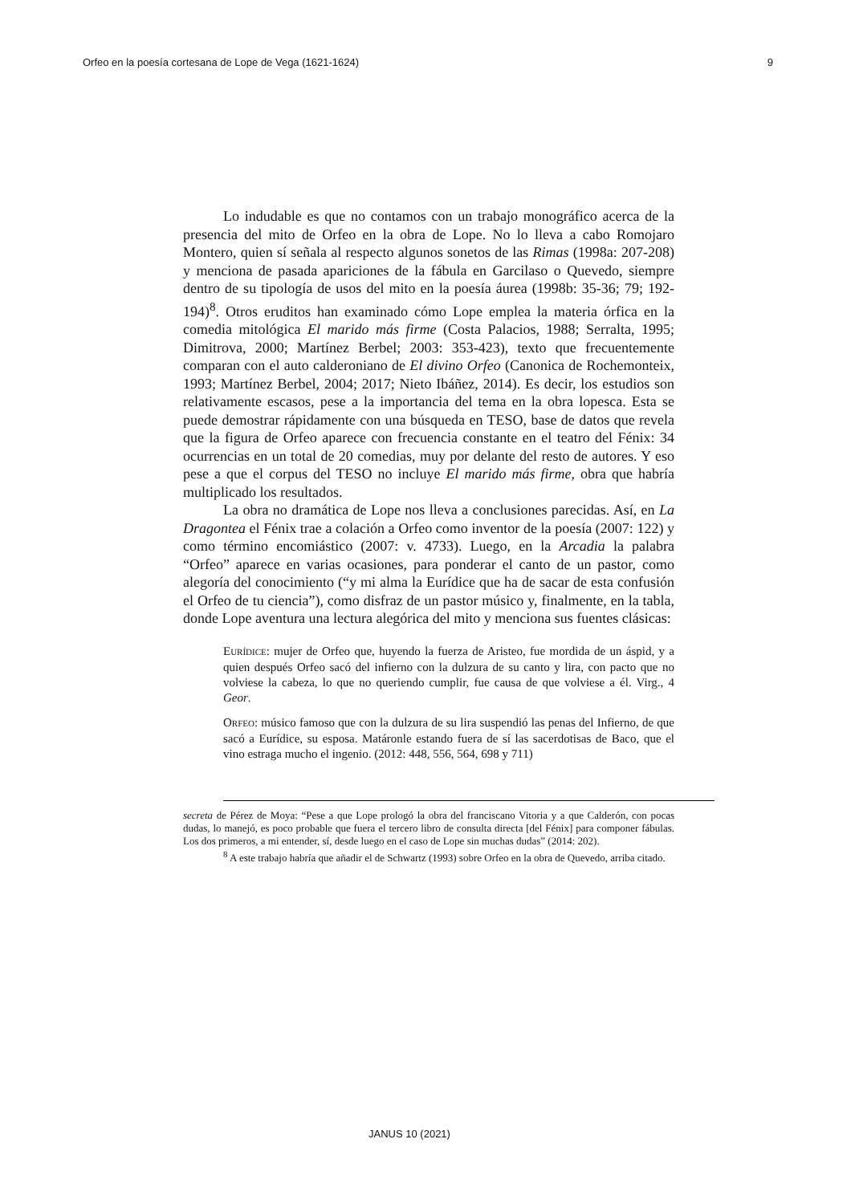Orfeo en la poesía cortesana de Lope de Vega (1621-1624) 9
Lo indudable es que no contamos con un trabajo monográfico acerca de la presencia del mito de Orfeo en la obra de Lope. No lo lleva a cabo Romojaro Montero, quien sí señala al respecto algunos sonetos de las Rimas (1998a: 207-208) y menciona de pasada apariciones de la fábula en Garcilaso o Quevedo, siempre dentro de su tipología de usos del mito en la poesía áurea (1998b: 35-36; 79; 192-194)<sup>8</sup>. Otros eruditos han examinado cómo Lope emplea la materia órfica en la comedia mitológica El marido más firme (Costa Palacios, 1988; Serralta, 1995; Dimitrova, 2000; Martínez Berbel; 2003: 353-423), texto que frecuentemente comparan con el auto calderoniano de El divino Orfeo (Canonica de Rochemonteix, 1993; Martínez Berbel, 2004; 2017; Nieto Ibáñez, 2014). Es decir, los estudios son relativamente escasos, pese a la importancia del tema en la obra lopesca. Esta se puede demostrar rápidamente con una búsqueda en TESO, base de datos que revela que la figura de Orfeo aparece con frecuencia constante en el teatro del Fénix: 34 ocurrencias en un total de 20 comedias, muy por delante del resto de autores. Y eso pese a que el corpus del TESO no incluye El marido más firme, obra que habría multiplicado los resultados.
La obra no dramática de Lope nos lleva a conclusiones parecidas. Así, en La Dragontea el Fénix trae a colación a Orfeo como inventor de la poesía (2007: 122) y como término encomiástico (2007: v. 4733). Luego, en la Arcadia la palabra “Orfeo” aparece en varias ocasiones, para ponderar el canto de un pastor, como alegoría del conocimiento (“y mi alma la Eurídice que ha de sacar de esta confusión el Orfeo de tu ciencia”), como disfraz de un pastor músico y, finalmente, en la tabla, donde Lope aventura una lectura alegórica del mito y menciona sus fuentes clásicas:
EURÍDICE: mujer de Orfeo que, huyendo la fuerza de Aristeo, fue mordida de un áspid, y a quien después Orfeo sacó del infierno con la dulzura de su canto y lira, con pacto que no volviese la cabeza, lo que no queriendo cumplir, fue causa de que volviese a él. Virg., 4 Geor.
ORFEO: músico famoso que con la dulzura de su lira suspendió las penas del Infierno, de que sacó a Eurídice, su esposa. Matáronle estando fuera de sí las sacerdotisas de Baco, que el vino estraga mucho el ingenio. (2012: 448, 556, 564, 698 y 711)
secreta de Pérez de Moya: “Pese a que Lope prologó la obra del franciscano Vitoria y a que Calderón, con pocas dudas, lo manejó, es poco probable que fuera el tercero libro de consulta directa [del Fénix] para componer fábulas. Los dos primeros, a mi entender, sí, desde luego en el caso de Lope sin muchas dudas” (2014: 202).
<sup>8</sup> A este trabajo habría que añadir el de Schwartz (1993) sobre Orfeo en la obra de Quevedo, arriba citado.
JANUS 10 (2021)